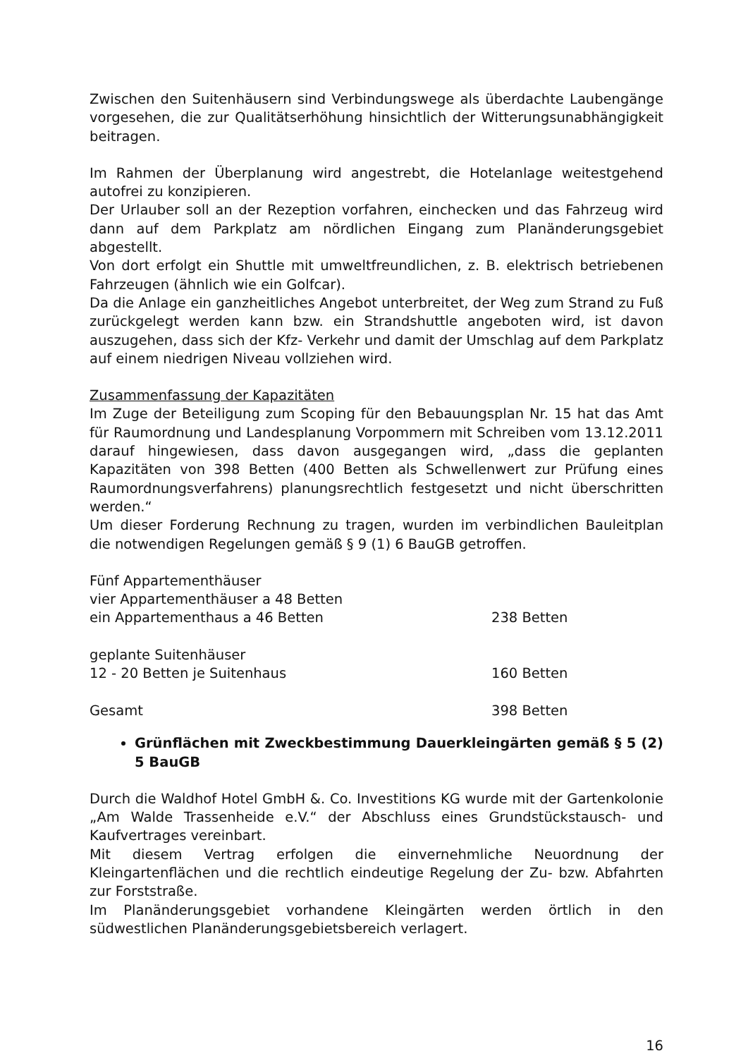Zwischen den Suitenhäusern sind Verbindungswege als überdachte Laubengänge vorgesehen, die zur Qualitätserhöhung hinsichtlich der Witterungsunabhängigkeit beitragen.
Im Rahmen der Überplanung wird angestrebt, die Hotelanlage weitestgehend autofrei zu konzipieren.
Der Urlauber soll an der Rezeption vorfahren, einchecken und das Fahrzeug wird dann auf dem Parkplatz am nördlichen Eingang zum Planänderungsgebiet abgestellt.
Von dort erfolgt ein Shuttle mit umweltfreundlichen, z. B. elektrisch betriebenen Fahrzeugen (ähnlich wie ein Golfcar).
Da die Anlage ein ganzheitliches Angebot unterbreitet, der Weg zum Strand zu Fuß zurückgelegt werden kann bzw. ein Strandshuttle angeboten wird, ist davon auszugehen, dass sich der Kfz- Verkehr und damit der Umschlag auf dem Parkplatz auf einem niedrigen Niveau vollziehen wird.
Zusammenfassung der Kapazitäten
Im Zuge der Beteiligung zum Scoping für den Bebauungsplan Nr. 15 hat das Amt für Raumordnung und Landesplanung Vorpommern mit Schreiben vom 13.12.2011 darauf hingewiesen, dass davon ausgegangen wird, „dass die geplanten Kapazitäten von 398 Betten (400 Betten als Schwellenwert zur Prüfung eines Raumordnungsverfahrens) planungsrechtlich festgesetzt und nicht überschritten werden.“
Um dieser Forderung Rechnung zu tragen, wurden im verbindlichen Bauleitplan die notwendigen Regelungen gemäß § 9 (1) 6 BauGB getroffen.
| Fünf Appartementhäuser | |
| vier Appartementhäuser a 48 Betten | |
| ein Appartementhaus a 46 Betten | 238 Betten |
| geplante Suitenhäuser | |
| 12 - 20 Betten je Suitenhaus | 160 Betten |
| Gesamt | 398 Betten |
Grünflächen mit Zweckbestimmung Dauerkleingärten gemäß § 5 (2) 5 BauGB
Durch die Waldhof Hotel GmbH &. Co. Investitions KG wurde mit der Gartenkolonie „Am Walde Trassenheide e.V.“ der Abschluss eines Grundstückstausch- und Kaufvertrages vereinbart.
Mit diesem Vertrag erfolgen die einvernehmliche Neuordnung der Kleingartenflächen und die rechtlich eindeutige Regelung der Zu- bzw. Abfahrten zur Forststraße.
Im Planänderungsgebiet vorhandene Kleingärten werden örtlich in den südwestlichen Planänderungsgebietsbereich verlagert.
16